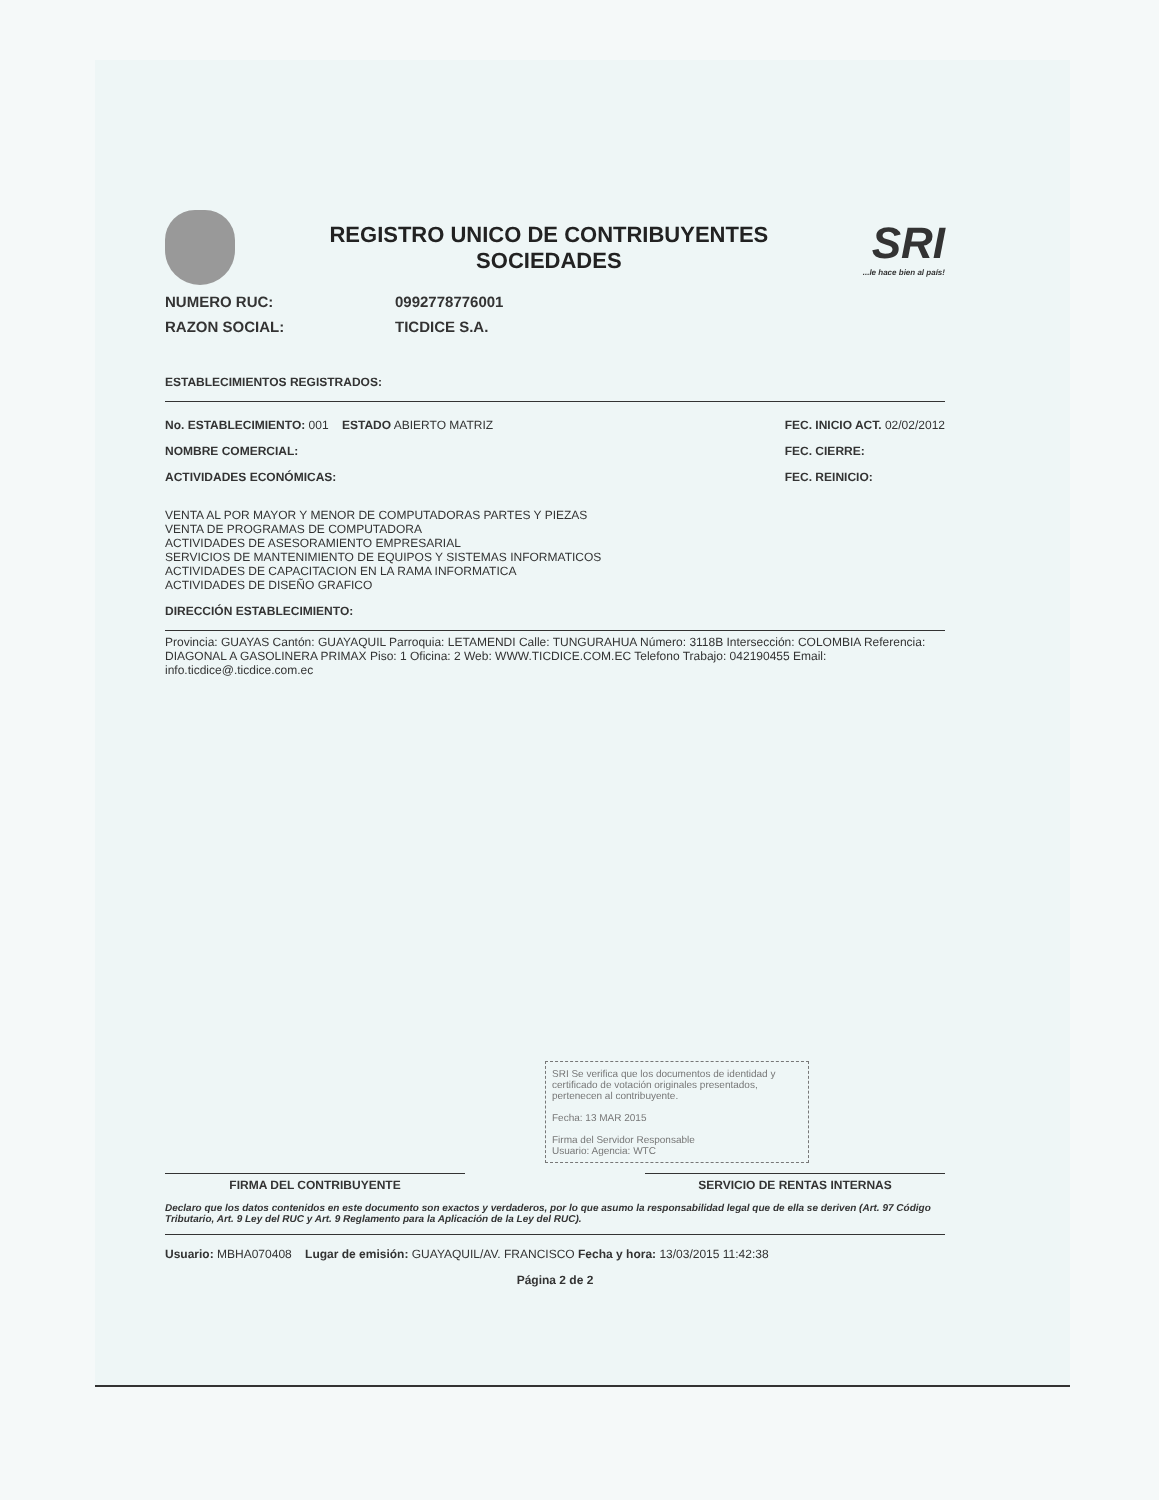REGISTRO UNICO DE CONTRIBUYENTES
SOCIEDADES
SRI...le hace bien al país!
NUMERO RUC: 0992778776001
RAZON SOCIAL: TICDICE S.A.
ESTABLECIMIENTOS REGISTRADOS:
No. ESTABLECIMIENTO: 001 ESTADO ABIERTO MATRIZ
NOMBRE COMERCIAL:
ACTIVIDADES ECONÓMICAS:
FEC. INICIO ACT. 02/02/2012
FEC. CIERRE:
FEC. REINICIO:
VENTA AL POR MAYOR Y MENOR DE COMPUTADORAS PARTES Y PIEZAS
VENTA DE PROGRAMAS DE COMPUTADORA
ACTIVIDADES DE ASESORAMIENTO EMPRESARIAL
SERVICIOS DE MANTENIMIENTO DE EQUIPOS Y SISTEMAS INFORMATICOS
ACTIVIDADES DE CAPACITACION EN LA RAMA INFORMATICA
ACTIVIDADES DE DISEÑO GRAFICO
DIRECCIÓN ESTABLECIMIENTO:
Provincia: GUAYAS Cantón: GUAYAQUIL Parroquia: LETAMENDI Calle: TUNGURAHUA Número: 3118B Intersección: COLOMBIA Referencia: DIAGONAL A GASOLINERA PRIMAX Piso: 1 Oficina: 2 Web: WWW.TICDICE.COM.EC Telefono Trabajo: 042190455 Email: info.ticdice@.ticdice.com.ec
SRI Se verifica que los documentos de identidad y certificado de votación originales presentados, pertenecen al contribuyente.
Fecha: 13 MAR 2015
Firma del Servidor Responsable
Usuario: Agencia: WTC
FIRMA DEL CONTRIBUYENTE SERVICIO DE RENTAS INTERNAS
Declaro que los datos contenidos en este documento son exactos y verdaderos, por lo que asumo la responsabilidad legal que de ella se deriven (Art. 97 Código Tributario, Art. 9 Ley del RUC y Art. 9 Reglamento para la Aplicación de la Ley del RUC).
Usuario: MBHA070408 Lugar de emisión: GUAYAQUIL/AV. FRANCISCO Fecha y hora: 13/03/2015 11:42:38
Página 2 de 2